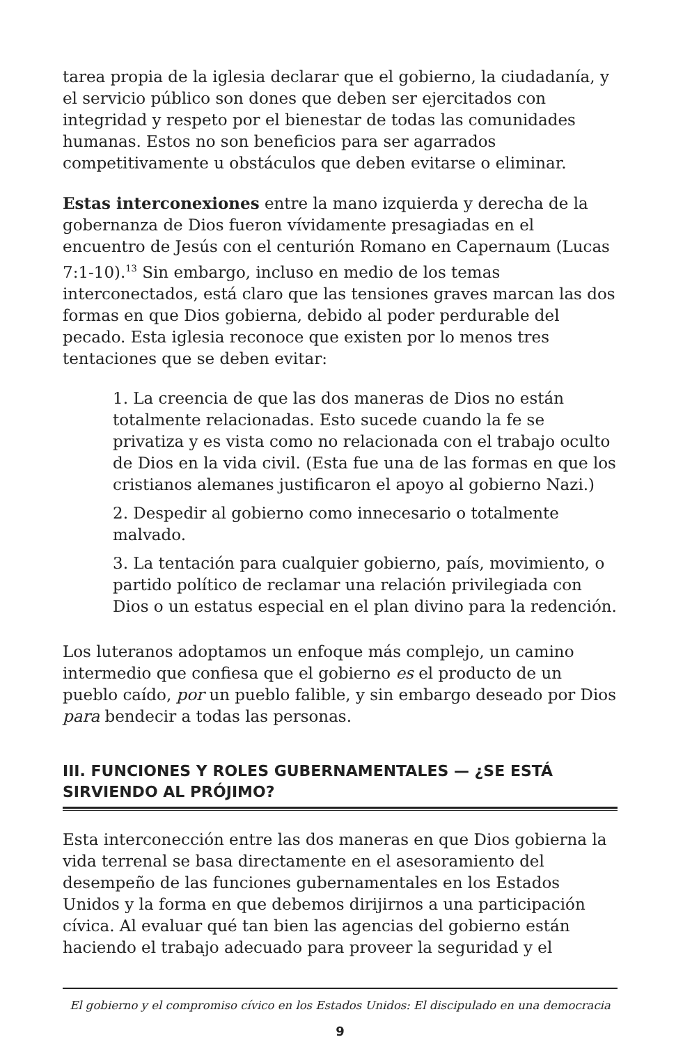tarea propia de la iglesia declarar que el gobierno, la ciudadanía, y el servicio público son dones que deben ser ejercitados con integridad y respeto por el bienestar de todas las comunidades humanas. Estos no son beneficios para ser agarrados competitivamente u obstáculos que deben evitarse o eliminar.
Estas interconexiones entre la mano izquierda y derecha de la gobernanza de Dios fueron vívidamente presagiadas en el encuentro de Jesús con el centurión Romano en Capernaum (Lucas 7:1-10).<sup>13</sup> Sin embargo, incluso en medio de los temas interconectados, está claro que las tensiones graves marcan las dos formas en que Dios gobierna, debido al poder perdurable del pecado. Esta iglesia reconoce que existen por lo menos tres tentaciones que se deben evitar:
1. La creencia de que las dos maneras de Dios no están totalmente relacionadas. Esto sucede cuando la fe se privatiza y es vista como no relacionada con el trabajo oculto de Dios en la vida civil. (Esta fue una de las formas en que los cristianos alemanes justificaron el apoyo al gobierno Nazi.)
2. Despedir al gobierno como innecesario o totalmente malvado.
3. La tentación para cualquier gobierno, país, movimiento, o partido político de reclamar una relación privilegiada con Dios o un estatus especial en el plan divino para la redención.
Los luteranos adoptamos un enfoque más complejo, un camino intermedio que confiesa que el gobierno es el producto de un pueblo caído, por un pueblo falible, y sin embargo deseado por Dios para bendecir a todas las personas.
III. FUNCIONES Y ROLES GUBERNAMENTALES — ¿SE ESTÁ SIRVIENDO AL PRÓJIMO?
Esta interconección entre las dos maneras en que Dios gobierna la vida terrenal se basa directamente en el asesoramiento del desempeño de las funciones gubernamentales en los Estados Unidos y la forma en que debemos dirijirnos a una participación cívica. Al evaluar qué tan bien las agencias del gobierno están haciendo el trabajo adecuado para proveer la seguridad y el
El gobierno y el compromiso cívico en los Estados Unidos: El discipulado en una democracia
9